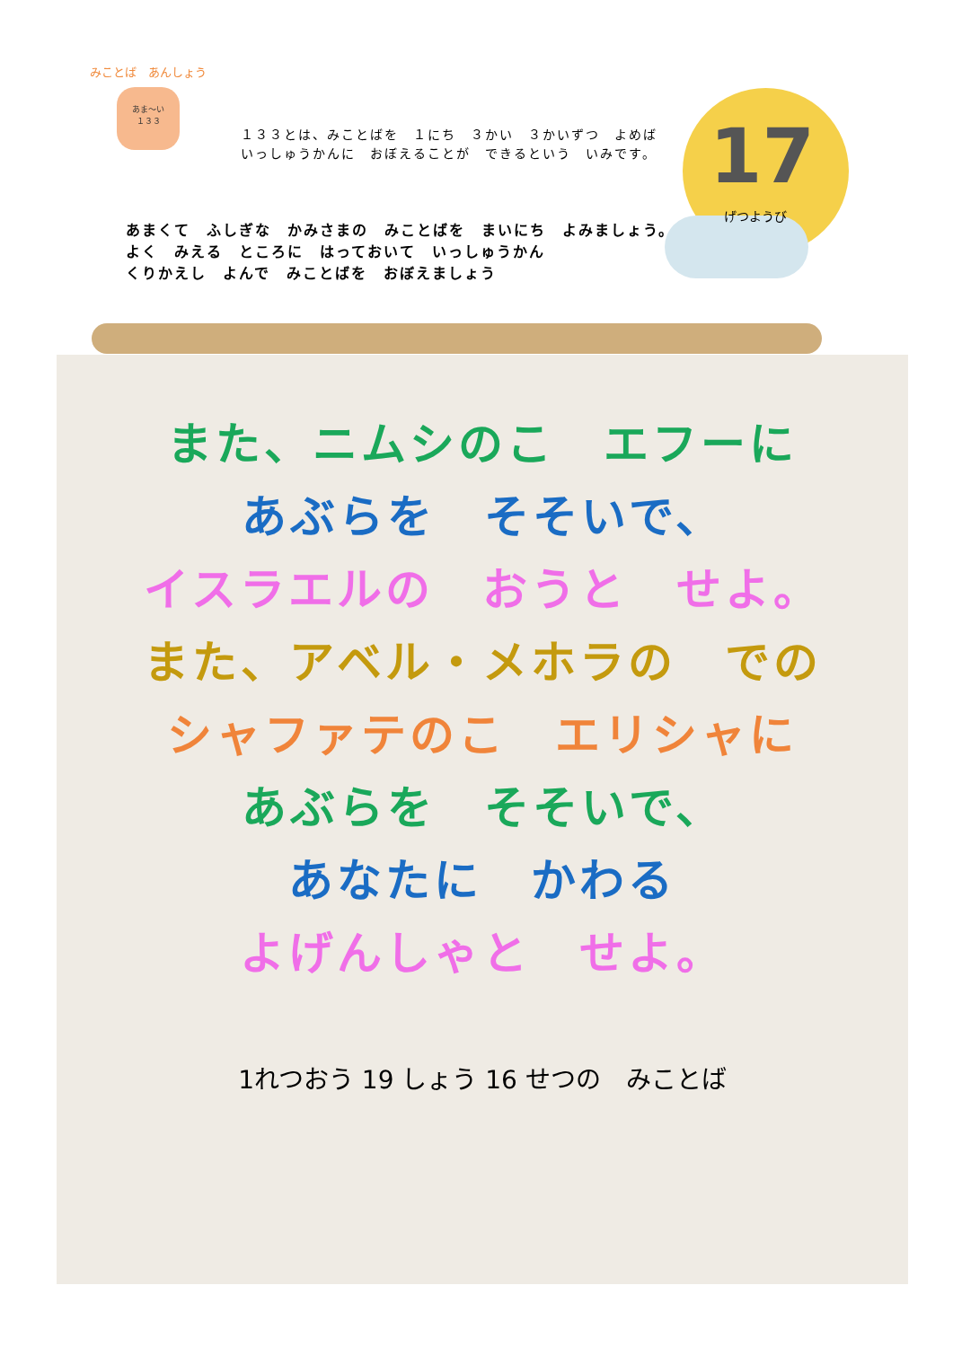みことば　あんしょう
あま〜い
１３３
17
げつようび
１３３とは、みことばを　１にち　３かい　３かいずつ　よめば
いっしゅうかんに　おぼえることが　できるという　いみです。
あまくて　ふしぎな　かみさまの　みことばを　まいにち　よみましょう。
よく　みえる　ところに　はっておいて　いっしゅうかん
くりかえし　よんで　みことばを　おぼえましょう
また、ニムシのこ　エフーに
あぶらを　そそいで、
イスラエルの　おうと　せよ。
また、アベル・メホラの　での
シャファテのこ　エリシャに
あぶらを　そそいで、
あなたに　かわる
よげんしゃと　せよ。
1れつおう 19 しょう 16 せつの　みことば